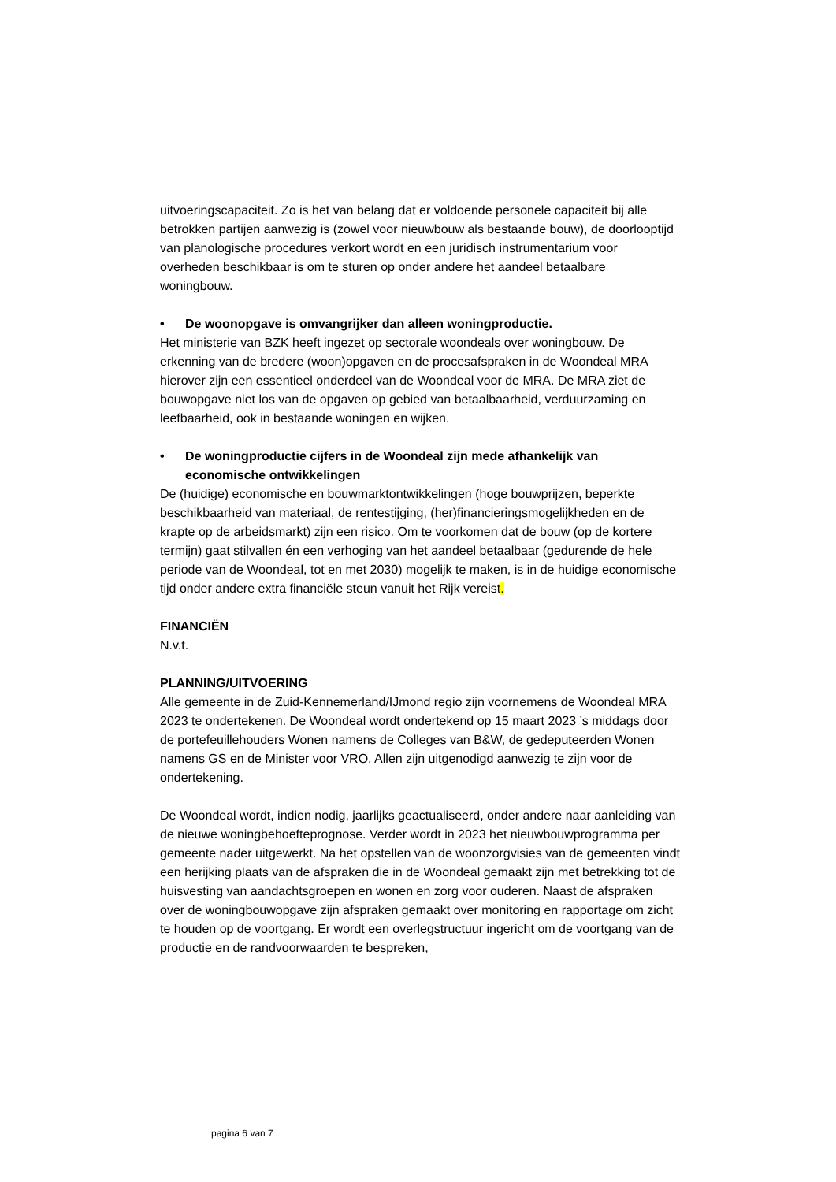uitvoeringscapaciteit. Zo is het van belang dat er voldoende personele capaciteit bij alle betrokken partijen aanwezig is (zowel voor nieuwbouw als bestaande bouw), de doorlooptijd van planologische procedures verkort wordt en een juridisch instrumentarium voor overheden beschikbaar is om te sturen op onder andere het aandeel betaalbare woningbouw.
• De woonopgave is omvangrijker dan alleen woningproductie.
Het ministerie van BZK heeft ingezet op sectorale woondeals over woningbouw. De erkenning van de bredere (woon)opgaven en de procesafspraken in de Woondeal MRA hierover zijn een essentieel onderdeel van de Woondeal voor de MRA. De MRA ziet de bouwopgave niet los van de opgaven op gebied van betaalbaarheid, verduurzaming en leefbaarheid, ook in bestaande woningen en wijken.
• De woningproductie cijfers in de Woondeal zijn mede afhankelijk van economische ontwikkelingen
De (huidige) economische en bouwmarktontwikkelingen (hoge bouwprijzen, beperkte beschikbaarheid van materiaal, de rentestijging, (her)financieringsmogelijkheden en de krapte op de arbeidsmarkt) zijn een risico. Om te voorkomen dat de bouw (op de kortere termijn) gaat stilvallen én een verhoging van het aandeel betaalbaar (gedurende de hele periode van de Woondeal, tot en met 2030) mogelijk te maken, is in de huidige economische tijd onder andere extra financiële steun vanuit het Rijk vereist.
FINANCIËN
N.v.t.
PLANNING/UITVOERING
Alle gemeente in de Zuid-Kennemerland/IJmond regio zijn voornemens de Woondeal MRA 2023 te ondertekenen. De Woondeal wordt ondertekend op 15 maart 2023 ’s middags door de portefeuillehouders Wonen namens de Colleges van B&W, de gedeputeerden Wonen namens GS en de Minister voor VRO. Allen zijn uitgenodigd aanwezig te zijn voor de ondertekening.
De Woondeal wordt, indien nodig, jaarlijks geactualiseerd, onder andere naar aanleiding van de nieuwe woningbehoefteprognose. Verder wordt in 2023 het nieuwbouwprogramma per gemeente nader uitgewerkt. Na het opstellen van de woonzorgvisies van de gemeenten vindt een herijking plaats van de afspraken die in de Woondeal gemaakt zijn met betrekking tot de huisvesting van aandachtsgroepen en wonen en zorg voor ouderen. Naast de afspraken over de woningbouwopgave zijn afspraken gemaakt over monitoring en rapportage om zicht te houden op de voortgang. Er wordt een overlegstructuur ingericht om de voortgang van de productie en de randvoorwaarden te bespreken,
pagina 6 van 7